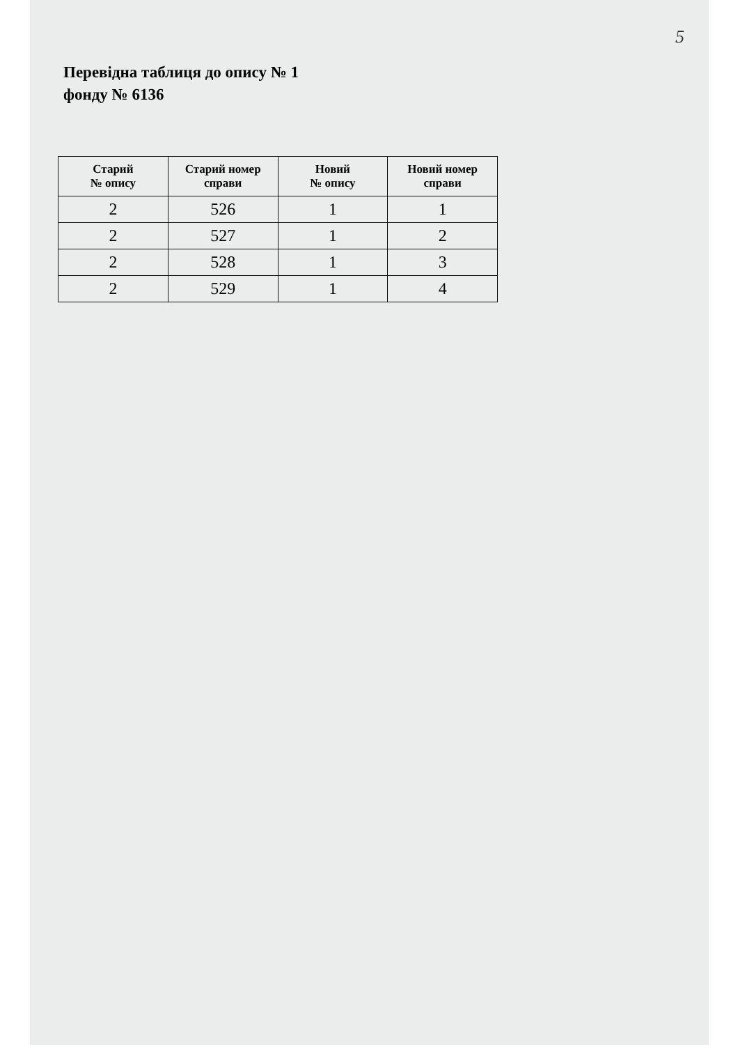5
Перевідна таблиця до опису № 1
фонду № 6136
| Старий № опису | Старий номер справи | Новий № опису | Новий номер справи |
| --- | --- | --- | --- |
| 2 | 526 | 1 | 1 |
| 2 | 527 | 1 | 2 |
| 2 | 528 | 1 | 3 |
| 2 | 529 | 1 | 4 |